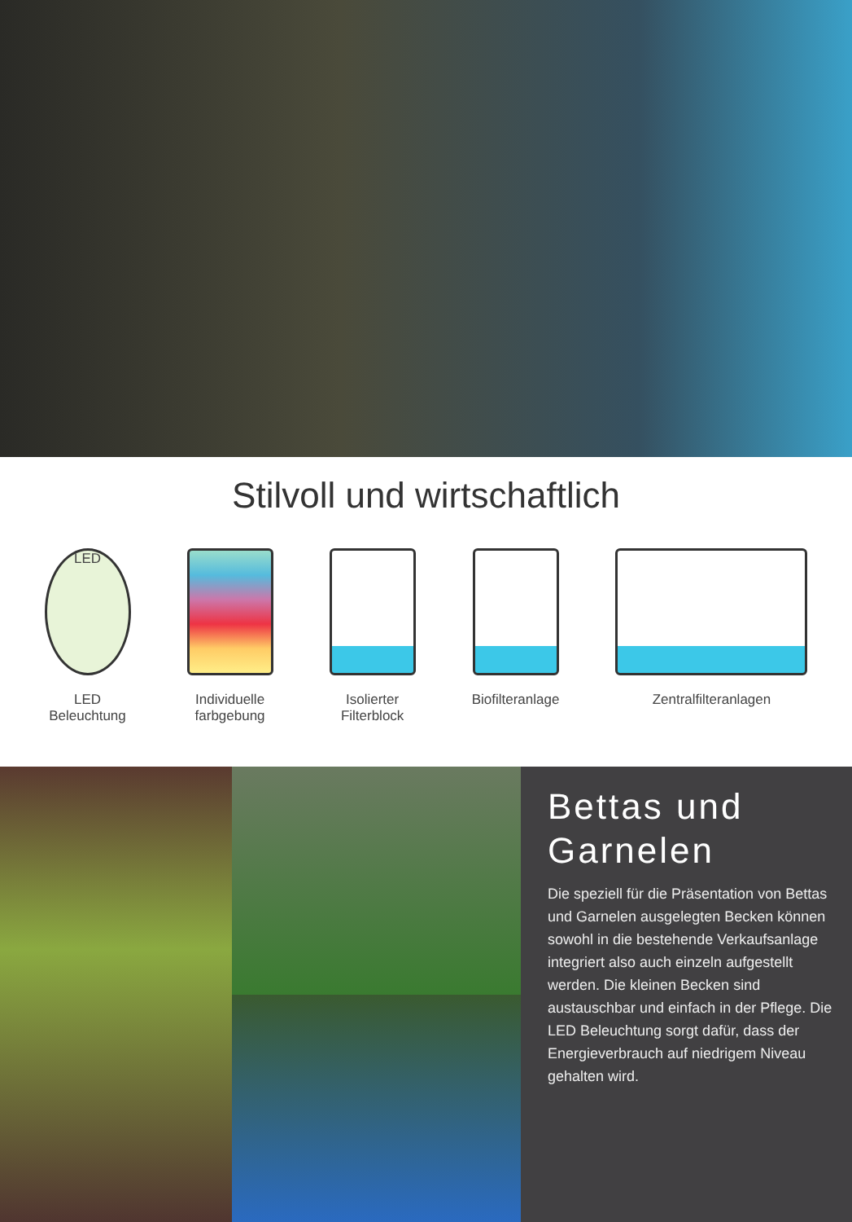Stilvoll und wirtschaftlich
LED
LED
Beleuchtung
Individuelle
farbgebung
Isolierter
Filterblock
Biofilteranlage Zentralfilteranlagen
Bettas und
Garnelen
Die speziell für die Präsentation von Bettas und Garnelen ausgelegten Becken können sowohl in die bestehende Verkaufsanlage integriert also auch einzeln aufgestellt werden. Die kleinen Becken sind austauschbar und einfach in der Pflege. Die LED Beleuchtung sorgt dafür, dass der Energieverbrauch auf niedrigem Niveau gehalten wird.